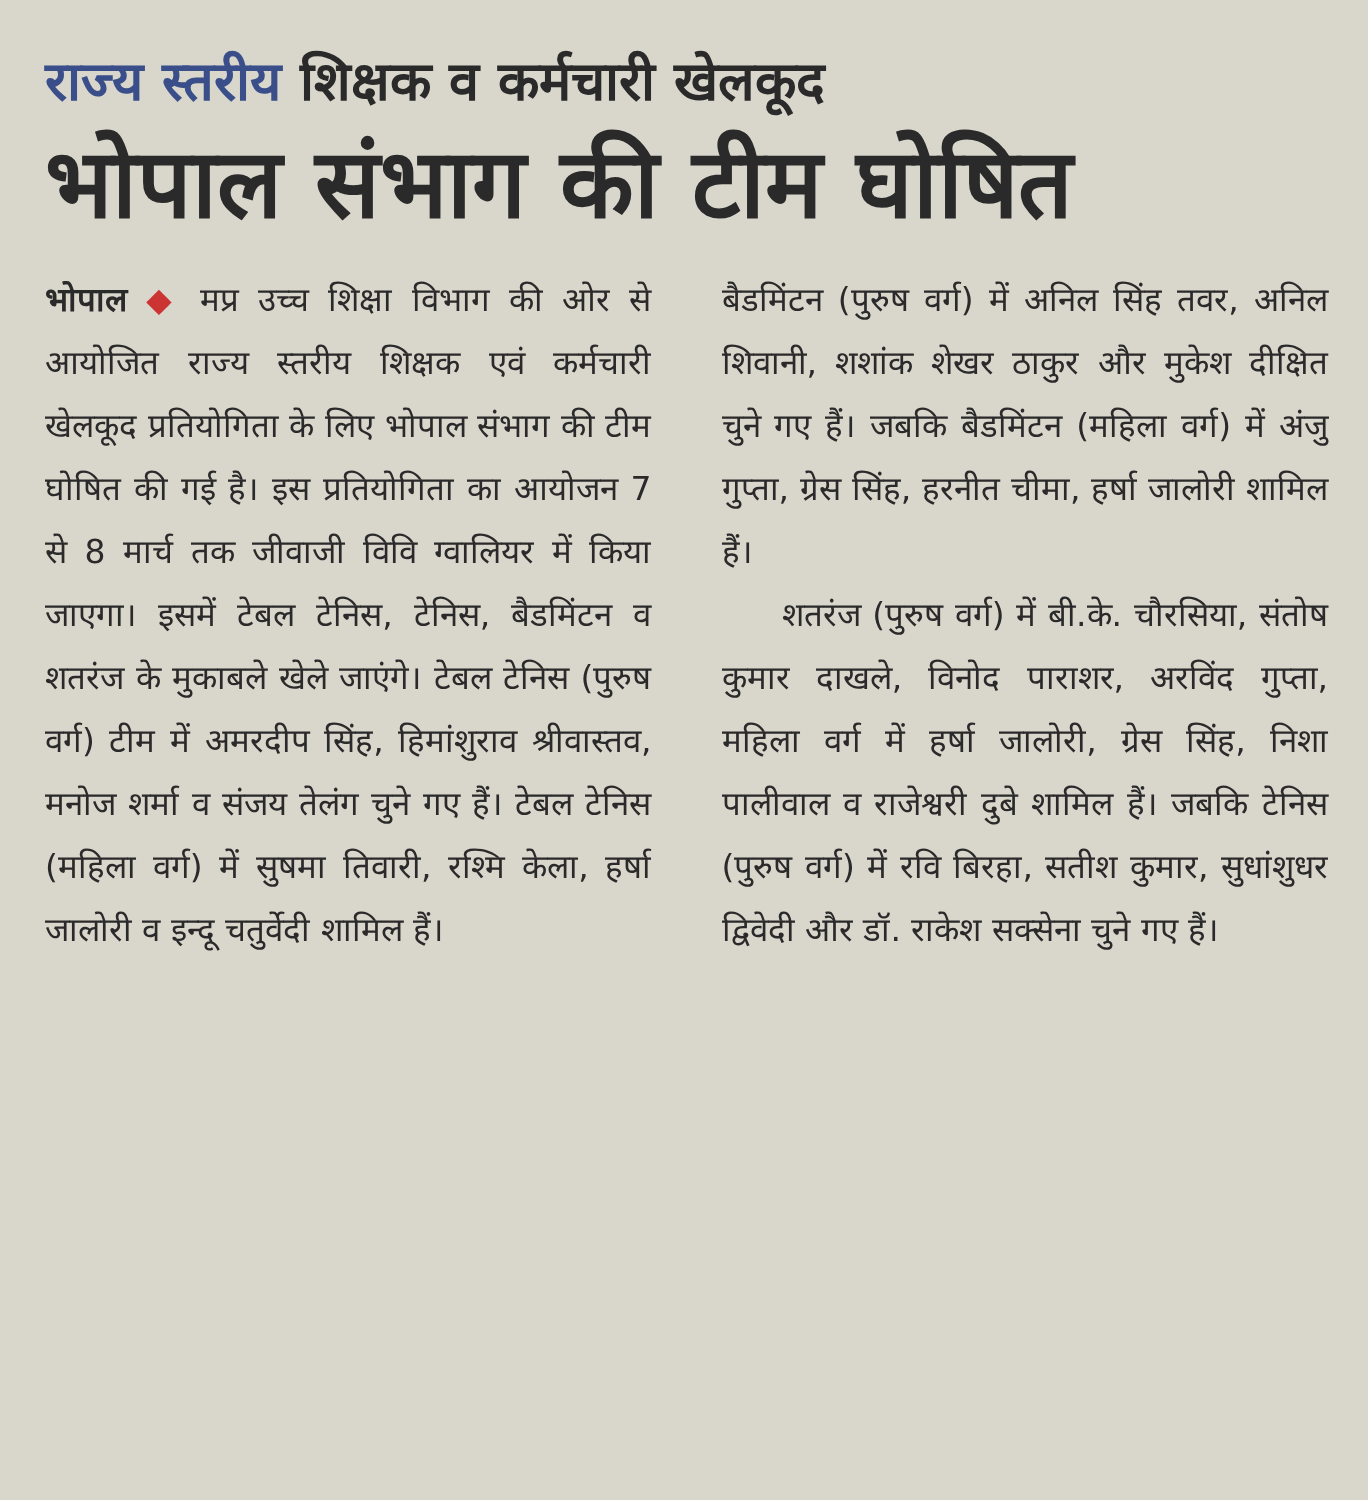राज्य स्तरीय शिक्षक व कर्मचारी खेलकूद
भोपाल संभाग की टीम घोषित
भोपाल ◆ मप्र उच्च शिक्षा विभाग की ओर से आयोजित राज्य स्तरीय शिक्षक एवं कर्मचारी खेलकूद प्रतियोगिता के लिए भोपाल संभाग की टीम घोषित की गई है। इस प्रतियोगिता का आयोजन 7 से 8 मार्च तक जीवाजी विवि ग्वालियर में किया जाएगा। इसमें टेबल टेनिस, टेनिस, बैडमिंटन व शतरंज के मुकाबले खेले जाएंगे। टेबल टेनिस (पुरुष वर्ग) टीम में अमरदीप सिंह, हिमांशुराव श्रीवास्तव, मनोज शर्मा व संजय तेलंग चुने गए हैं। टेबल टेनिस (महिला वर्ग) में सुषमा तिवारी, रश्मि केला, हर्षा जालोरी व इन्दू चतुर्वेदी शामिल हैं।
बैडमिंटन (पुरुष वर्ग) में अनिल सिंह तवर, अनिल शिवानी, शशांक शेखर ठाकुर और मुकेश दीक्षित चुने गए हैं। जबकि बैडमिंटन (महिला वर्ग) में अंजु गुप्ता, ग्रेस सिंह, हरनीत चीमा, हर्षा जालोरी शामिल हैं।
शतरंज (पुरुष वर्ग) में बी.के. चौरसिया, संतोष कुमार दाखले, विनोद पाराशर, अरविंद गुप्ता, महिला वर्ग में हर्षा जालोरी, ग्रेस सिंह, निशा पालीवाल व राजेश्वरी दुबे शामिल हैं। जबकि टेनिस (पुरुष वर्ग) में रवि बिरहा, सतीश कुमार, सुधांशुधर द्विवेदी और डॉ. राकेश सक्सेना चुने गए हैं।